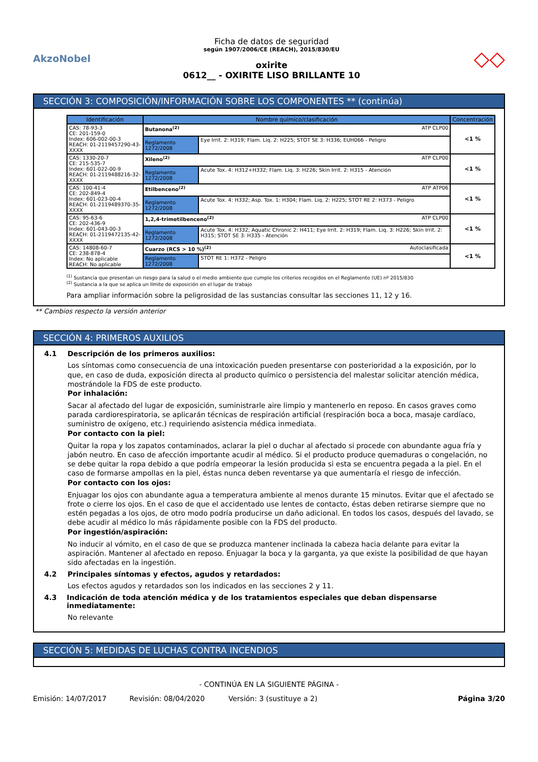AkzoNobel
Ficha de datos de seguridad
según 1907/2006/CE (REACH), 2015/830/EU
oxirite
0612__ - OXIRITE LISO BRILLANTE 10
◇◇
SECCIÓN 3: COMPOSICIÓN/INFORMACIÓN SOBRE LOS COMPONENTES ** (continúa)
| Identificación | Nombre químico/clasificación | | Concentración |
| --- | --- | --- | --- |
| CAS: 78-93-3 CE: 201-159-0 Index: 606-002-00-3 REACH: 01-2119457290-43-XXXX | Butanona<sup>(2)</sup> ATP CLP00 | | <1 % |
| | Reglamento 1272/2008 | Eye Irrit. 2: H319; Flam. Liq. 2: H225; STOT SE 3: H336; EUH066 - Peligro | |
| CAS: 1330-20-7 CE: 215-535-7 Index: 601-022-00-9 REACH: 01-2119488216-32-XXXX | Xileno<sup>(2)</sup> ATP CLP00 | | <1 % |
| | Reglamento 1272/2008 | Acute Tox. 4: H312+H332; Flam. Liq. 3: H226; Skin Irrit. 2: H315 - Atención | |
| CAS: 100-41-4 CE: 202-849-4 Index: 601-023-00-4 REACH: 01-2119489370-35-XXXX | Etilbenceno<sup>(2)</sup> ATP ATP06 | | <1 % |
| | Reglamento 1272/2008 | Acute Tox. 4: H332; Asp. Tox. 1: H304; Flam. Liq. 2: H225; STOT RE 2: H373 - Peligro | |
| CAS: 95-63-6 CE: 202-436-9 Index: 601-043-00-3 REACH: 01-2119472135-42-XXXX | 1,2,4-trimetilbenceno<sup>(2)</sup> ATP CLP00 | | <1 % |
| | Reglamento 1272/2008 | Acute Tox. 4: H332; Aquatic Chronic 2: H411; Eye Irrit. 2: H319; Flam. Liq. 3: H226; Skin Irrit. 2: H315; STOT SE 3: H335 - Atención | |
| CAS: 14808-60-7 CE: 238-878-4 Index: No aplicable REACH: No aplicable | Cuarzo (RCS > 10 %)<sup>(2)</sup> Autoclasificada | | <1 % |
| | Reglamento 1272/2008 | STOT RE 1: H372 - Peligro | |
<sup>(1)</sup> Sustancia que presentan un riesgo para la salud o el medio ambiente que cumple los criterios recogidos en el Reglamento (UE) nº 2015/830
<sup>(2)</sup> Sustancia a la que se aplica un límite de exposición en el lugar de trabajo
Para ampliar información sobre la peligrosidad de las sustancias consultar las secciones 11, 12 y 16.
** Cambios respecto la versión anterior
SECCIÓN 4: PRIMEROS AUXILIOS
4.1 Descripción de los primeros auxilios:
Los síntomas como consecuencia de una intoxicación pueden presentarse con posterioridad a la exposición, por lo que, en caso de duda, exposición directa al producto químico o persistencia del malestar solicitar atención médica, mostrándole la FDS de este producto.
Por inhalación:
Sacar al afectado del lugar de exposición, suministrarle aire limpio y mantenerlo en reposo. En casos graves como parada cardiorespiratoria, se aplicarán técnicas de respiración artificial (respiración boca a boca, masaje cardíaco, suministro de oxígeno, etc.) requiriendo asistencia médica inmediata.
Por contacto con la piel:
Quitar la ropa y los zapatos contaminados, aclarar la piel o duchar al afectado si procede con abundante agua fría y jabón neutro. En caso de afección importante acudir al médico. Si el producto produce quemaduras o congelación, no se debe quitar la ropa debido a que podría empeorar la lesión producida si esta se encuentra pegada a la piel. En el caso de formarse ampollas en la piel, éstas nunca deben reventarse ya que aumentaría el riesgo de infección.
Por contacto con los ojos:
Enjuagar los ojos con abundante agua a temperatura ambiente al menos durante 15 minutos. Evitar que el afectado se frote o cierre los ojos. En el caso de que el accidentado use lentes de contacto, éstas deben retirarse siempre que no estén pegadas a los ojos, de otro modo podría producirse un daño adicional. En todos los casos, después del lavado, se debe acudir al médico lo más rápidamente posible con la FDS del producto.
Por ingestión/aspiración:
No inducir al vómito, en el caso de que se produzca mantener inclinada la cabeza hacia delante para evitar la aspiración. Mantener al afectado en reposo. Enjuagar la boca y la garganta, ya que existe la posibilidad de que hayan sido afectadas en la ingestión.
4.2 Principales síntomas y efectos, agudos y retardados:
Los efectos agudos y retardados son los indicados en las secciones 2 y 11.
4.3 Indicación de toda atención médica y de los tratamientos especiales que deban dispensarse inmediatamente:
No relevante
SECCIÓN 5: MEDIDAS DE LUCHAS CONTRA INCENDIOS
- CONTINÚA EN LA SIGUIENTE PÁGINA -
Emisión: 14/07/2017 Revisión: 08/04/2020 Versión: 3 (sustituye a 2) Página 3/20